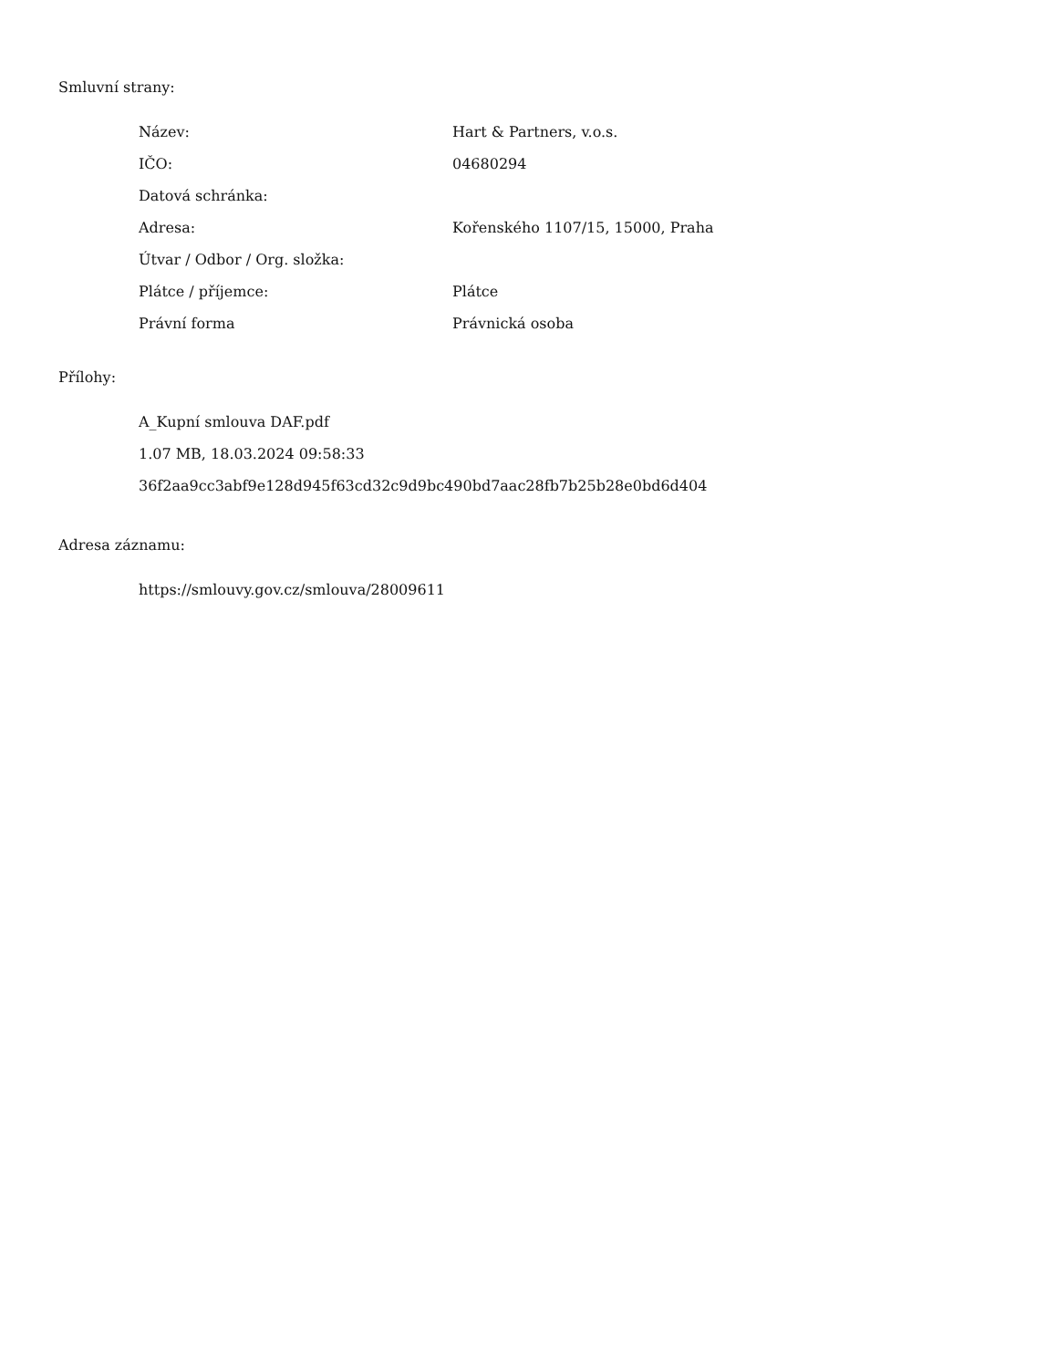Smluvní strany:
| Název: | Hart & Partners, v.o.s. |
| IČO: | 04680294 |
| Datová schránka: | |
| Adresa: | Kořenského 1107/15, 15000, Praha |
| Útvar / Odbor / Org. složka: | |
| Plátce / příjemce: | Plátce |
| Právní forma | Právnická osoba |
Přílohy:
A_Kupní smlouva DAF.pdf
1.07 MB, 18.03.2024 09:58:33
36f2aa9cc3abf9e128d945f63cd32c9d9bc490bd7aac28fb7b25b28e0bd6d404
Adresa záznamu:
https://smlouvy.gov.cz/smlouva/28009611